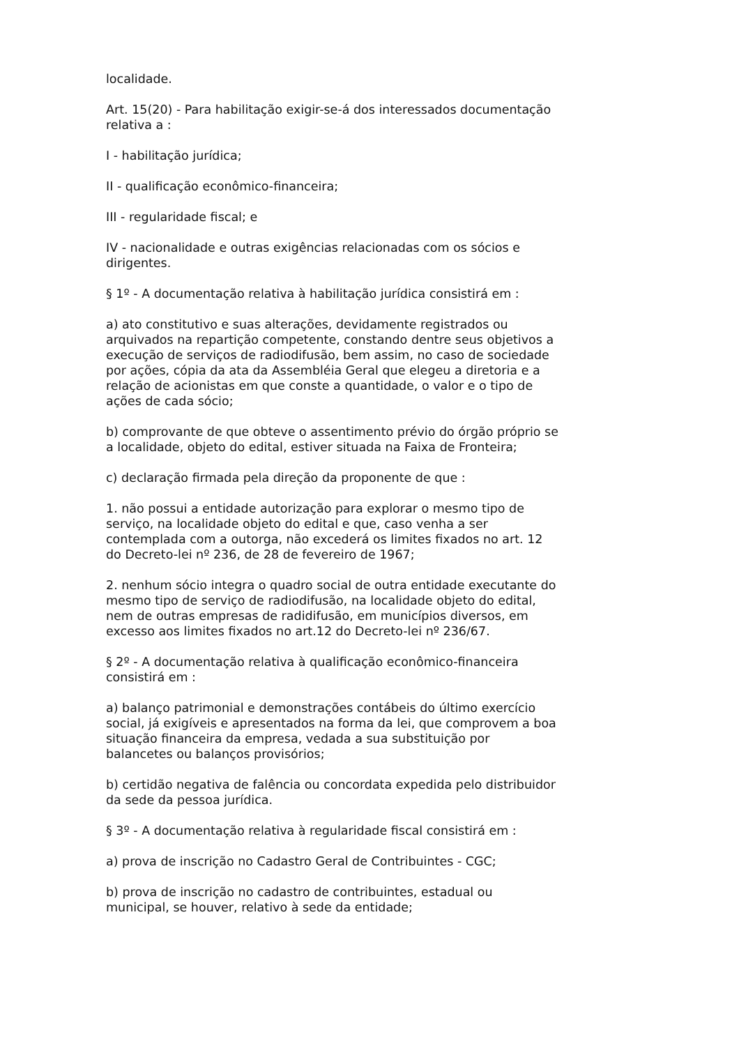localidade.
Art. 15(20) - Para habilitação exigir-se-á dos interessados documentação relativa a :
I - habilitação jurídica;
II - qualificação econômico-financeira;
III - regularidade fiscal; e
IV - nacionalidade e outras exigências relacionadas com os sócios e dirigentes.
§ 1º - A documentação relativa à habilitação jurídica consistirá em :
a) ato constitutivo e suas alterações, devidamente registrados ou arquivados na repartição competente, constando dentre seus objetivos a execução de serviços de radiodifusão, bem assim, no caso de sociedade por ações, cópia da ata da Assembléia Geral que elegeu a diretoria e a relação de acionistas em que conste a quantidade, o valor e o tipo de ações de cada sócio;
b) comprovante de que obteve o assentimento prévio do órgão próprio se a localidade, objeto do edital, estiver situada na Faixa de Fronteira;
c) declaração firmada pela direção da proponente de que :
1. não possui a entidade autorização para explorar o mesmo tipo de serviço, na localidade objeto do edital e que, caso venha a ser contemplada com a outorga, não excederá os limites fixados no art. 12 do Decreto-lei nº 236, de 28 de fevereiro de 1967;
2. nenhum sócio integra o quadro social de outra entidade executante do mesmo tipo de serviço de radiodifusão, na localidade objeto do edital, nem de outras empresas de radidifusão, em municípios diversos, em excesso aos limites fixados no art.12 do Decreto-lei nº 236/67.
§ 2º - A documentação relativa à qualificação econômico-financeira consistirá em :
a) balanço patrimonial e demonstrações contábeis do último exercício social, já exigíveis e apresentados na forma da lei, que comprovem a boa situação financeira da empresa, vedada a sua substituição por balancetes ou balanços provisórios;
b) certidão negativa de falência ou concordata expedida pelo distribuidor da sede da pessoa jurídica.
§ 3º - A documentação relativa à regularidade fiscal consistirá em :
a) prova de inscrição no Cadastro Geral de Contribuintes - CGC;
b) prova de inscrição no cadastro de contribuintes, estadual ou municipal, se houver, relativo à sede da entidade;